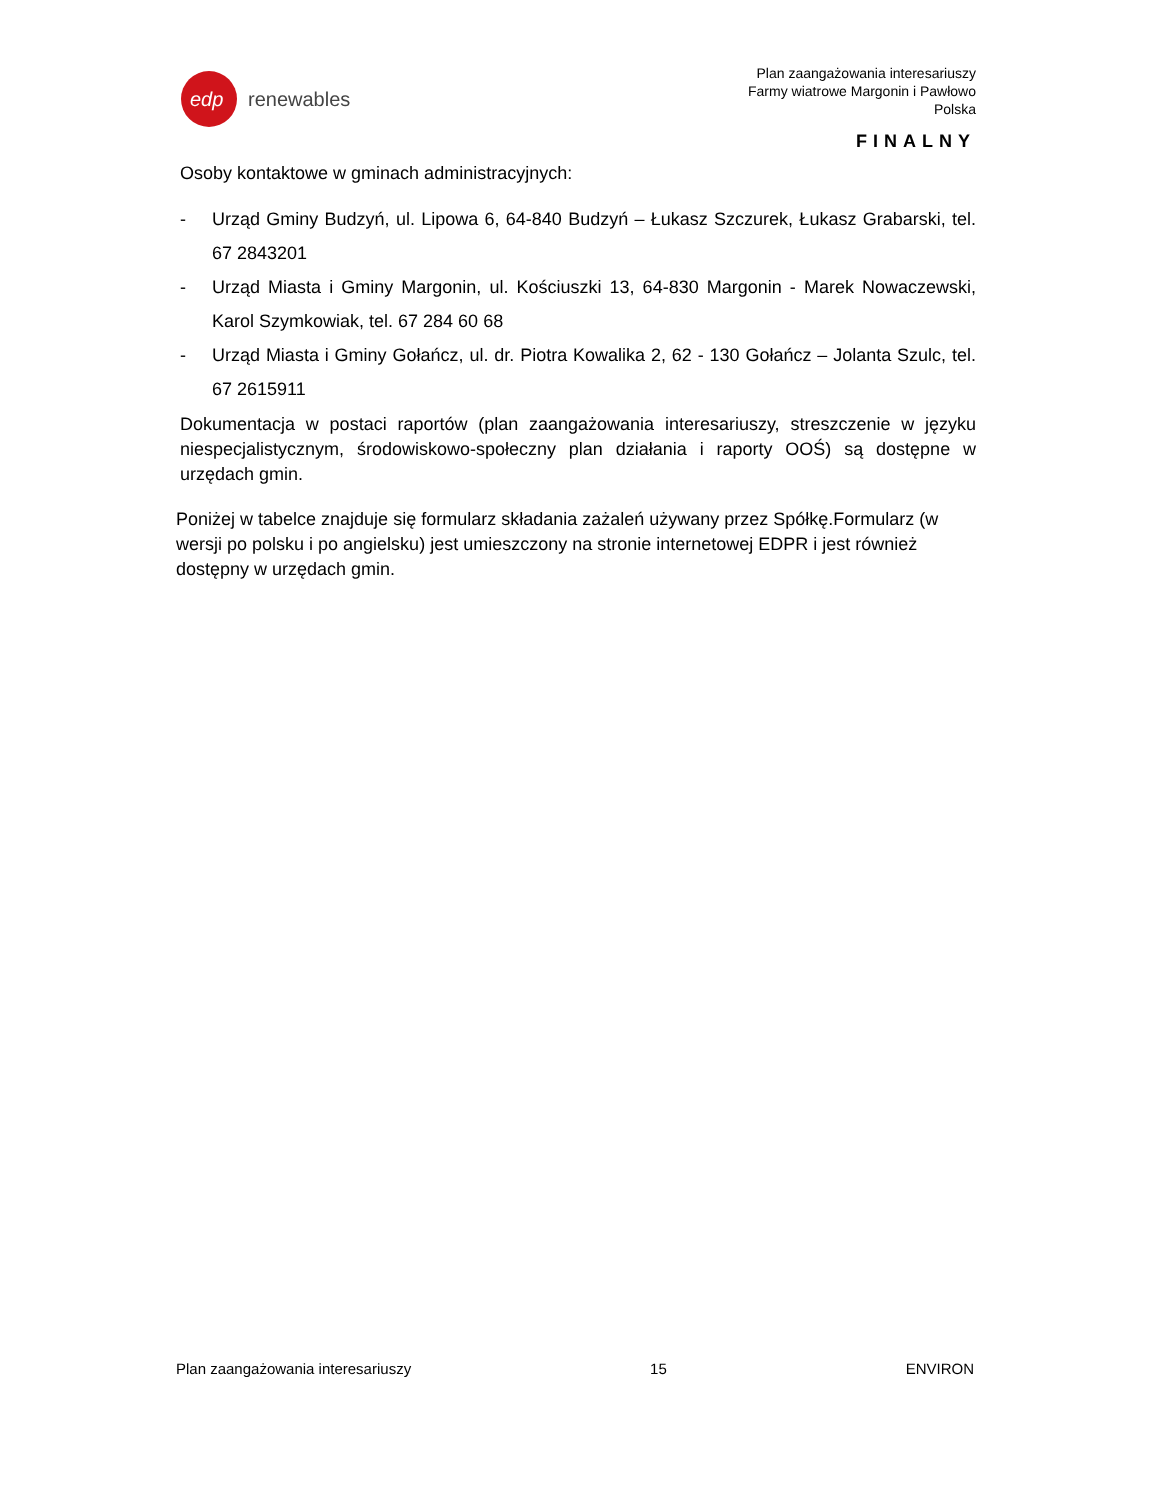edp
renewables
Plan zaangażowania interesariuszy
Farmy wiatrowe Margonin i Pawłowo
Polska
FINALNY
Osoby kontaktowe w gminach administracyjnych:
- Urząd Gminy Budzyń, ul. Lipowa 6, 64-840 Budzyń – Łukasz Szczurek, Łukasz Grabarski, tel. 67 2843201
- Urząd Miasta i Gminy Margonin, ul. Kościuszki 13, 64-830 Margonin - Marek Nowaczewski, Karol Szymkowiak, tel. 67 284 60 68
- Urząd Miasta i Gminy Gołańcz, ul. dr. Piotra Kowalika 2, 62 - 130 Gołańcz – Jolanta Szulc, tel. 67 2615911
Dokumentacja w postaci raportów (plan zaangażowania interesariuszy, streszczenie w języku niespecjalistycznym, środowiskowo-społeczny plan działania i raporty OOŚ) są dostępne w urzędach gmin.
Poniżej w tabelce znajduje się formularz składania zażaleń używany przez Spółkę.Formularz (w wersji po polsku i po angielsku) jest umieszczony na stronie internetowej EDPR i jest również dostępny w urzędach gmin.
Plan zaangażowania interesariuszy 15 ENVIRON